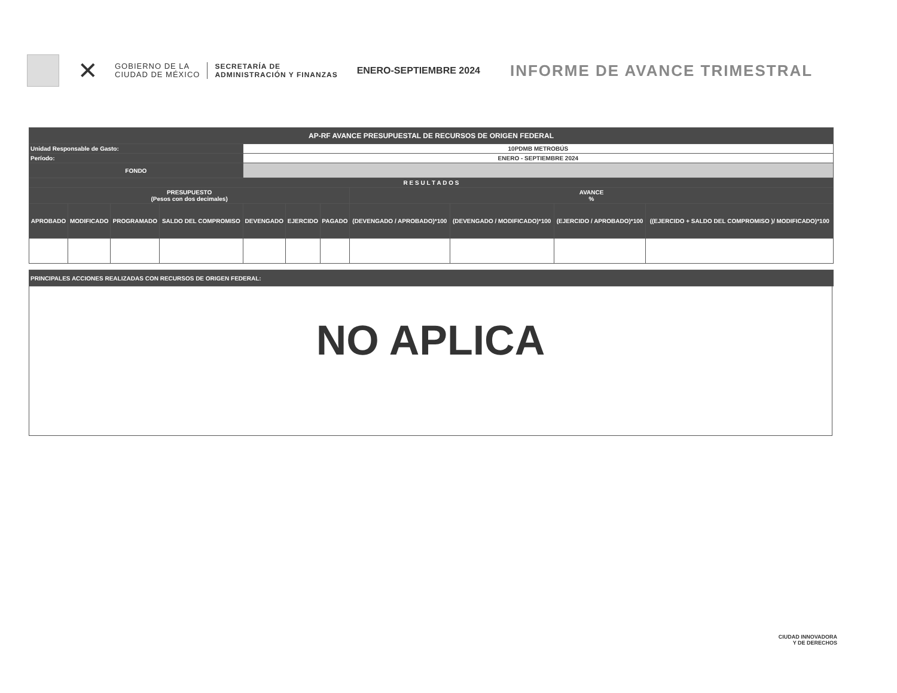✕
GOBIERNO DE LA
CIUDAD DE MÉXICO
SECRETARÍA DE
ADMINISTRACIÓN Y FINANZAS
ENERO-SEPTIEMBRE 2024
INFORME DE AVANCE TRIMESTRAL
| AP-RF AVANCE PRESUPUESTAL DE RECURSOS DE ORIGEN FEDERAL | | | | | | | | | | |
| Unidad Responsable de Gasto: | | | | 10PDMB METROBÚS | | | | | | |
| Período: | | | | ENERO - SEPTIEMBRE 2024 | | | | | | |
| FONDO | | | | | | | | | | |
| R E S U L T A D O S | | | | | | | | | | |
| PRESUPUESTO (Pesos con dos decimales) | | | | | | | AVANCE % | | | |
| APROBADO | MODIFICADO | PROGRAMADO | SALDO DEL COMPROMISO | DEVENGADO | EJERCIDO | PAGADO | (DEVENGADO / APROBADO)*100 | (DEVENGADO / MODIFICADO)*100 | (EJERCIDO / APROBADO)*100 | ((EJERCIDO + SALDO DEL COMPROMISO )/ MODIFICADO)*100 |
| PRINCIPALES ACCIONES REALIZADAS CON RECURSOS DE ORIGEN FEDERAL: |
NO APLICA
CIUDAD INNOVADORA
Y DE DERECHOS